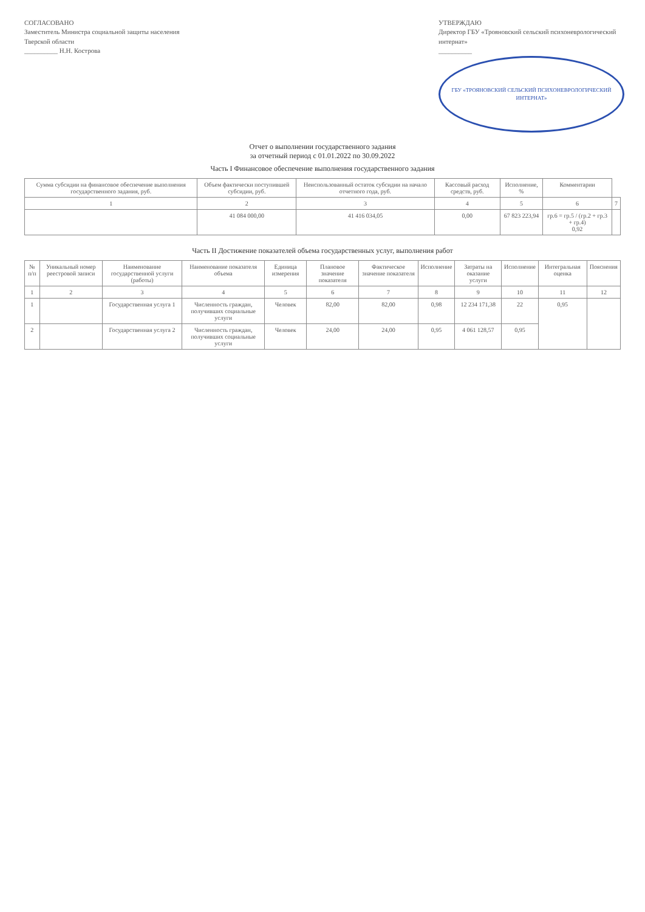СОГЛАСОВАНО
Заместитель Министра социальной защиты населения Тверской области
__________ Н.Н. Кострова
УТВЕРЖДАЮ
Директор ГБУ «Трояновский сельский психоневрологический интернат»
__________
ГБУ «ТРОЯНОВСКИЙ СЕЛЬСКИЙ ПСИХОНЕВРОЛОГИЧЕСКИЙ ИНТЕРНАТ»
Отчет о выполнении государственного задания
за отчетный период с 01.01.2022 по 30.09.2022
Часть I Финансовое обеспечение выполнения государственного задания
| Сумма субсидии на финансовое обеспечение выполнения государственного задания, руб. | Объем фактически поступившей субсидии, руб. | Неиспользованный остаток субсидии на начало отчетного года, руб. | Кассовый расход средств, руб. | Исполнение, % | Комментарии | |
| --- | --- | --- | --- | --- | --- | --- |
| 1 | 2 | 3 | 4 | 5 | 6 | 7 |
| | 41 084 000,00 | 41 416 034,05 | 0,00 | 67 823 223,94 | гр.6 = гр.5 / (гр.2 + гр.3 + гр.4) 0,92 | |
Часть II Достижение показателей объема государственных услуг, выполнения работ
| № п/п | Уникальный номер реестровой записи | Наименование государственной услуги (работы) | Наименование показателя объема | Единица измерения | Плановое значение показателя | Фактическое значение показателя | Исполнение | Затраты на оказание услуги | Исполнение | Интегральная оценка | Пояснения |
| --- | --- | --- | --- | --- | --- | --- | --- | --- | --- | --- | --- |
| 1 | 2 | 3 | 4 | 5 | 6 | 7 | 8 | 9 | 10 | 11 | 12 |
| 1 | | Государственная услуга 1 | Численность граждан, получивших социальные услуги | Человек | 82,00 | 82,00 | 0,98 | 12 234 171,38 | 22 | 0,95 | |
| 2 | | Государственная услуга 2 | Численность граждан, получивших социальные услуги | Человек | 24,00 | 24,00 | 0,95 | 4 061 128,57 | 0,95 | | |